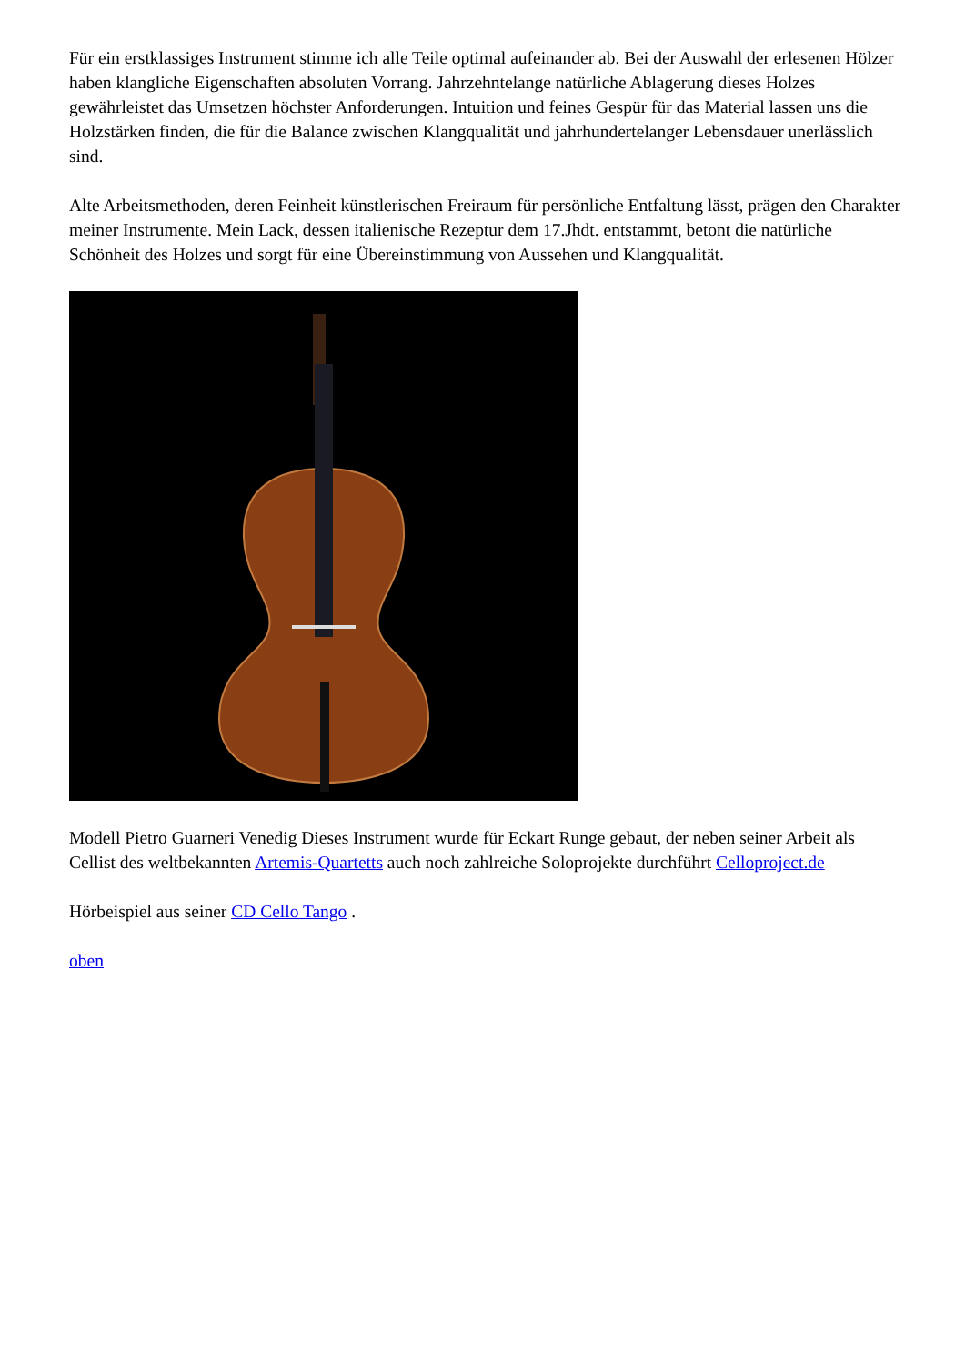Für ein erstklassiges Instrument stimme ich alle Teile optimal aufeinander ab. Bei der Auswahl der erlesenen Hölzer haben klangliche Eigenschaften absoluten Vorrang. Jahrzehntelange natürliche Ablagerung dieses Holzes gewährleistet das Umsetzen höchster Anforderungen. Intuition und feines Gespür für das Material lassen uns die Holzstärken finden, die für die Balance zwischen Klangqualität und jahrhundertelanger Lebensdauer unerlässlich sind.
Alte Arbeitsmethoden, deren Feinheit künstlerischen Freiraum für persönliche Entfaltung lässt, prägen den Charakter meiner Instrumente. Mein Lack, dessen italienische Rezeptur dem 17.Jhdt. entstammt, betont die natürliche Schönheit des Holzes und sorgt für eine Übereinstimmung von Aussehen und Klangqualität.
Modell Pietro Guarneri Venedig Dieses Instrument wurde für Eckart Runge gebaut, der neben seiner Arbeit als Cellist des weltbekannten Artemis-Quartetts auch noch zahlreiche Soloprojekte durchführt Celloproject.de
Hörbeispiel aus seiner CD Cello Tango .
oben